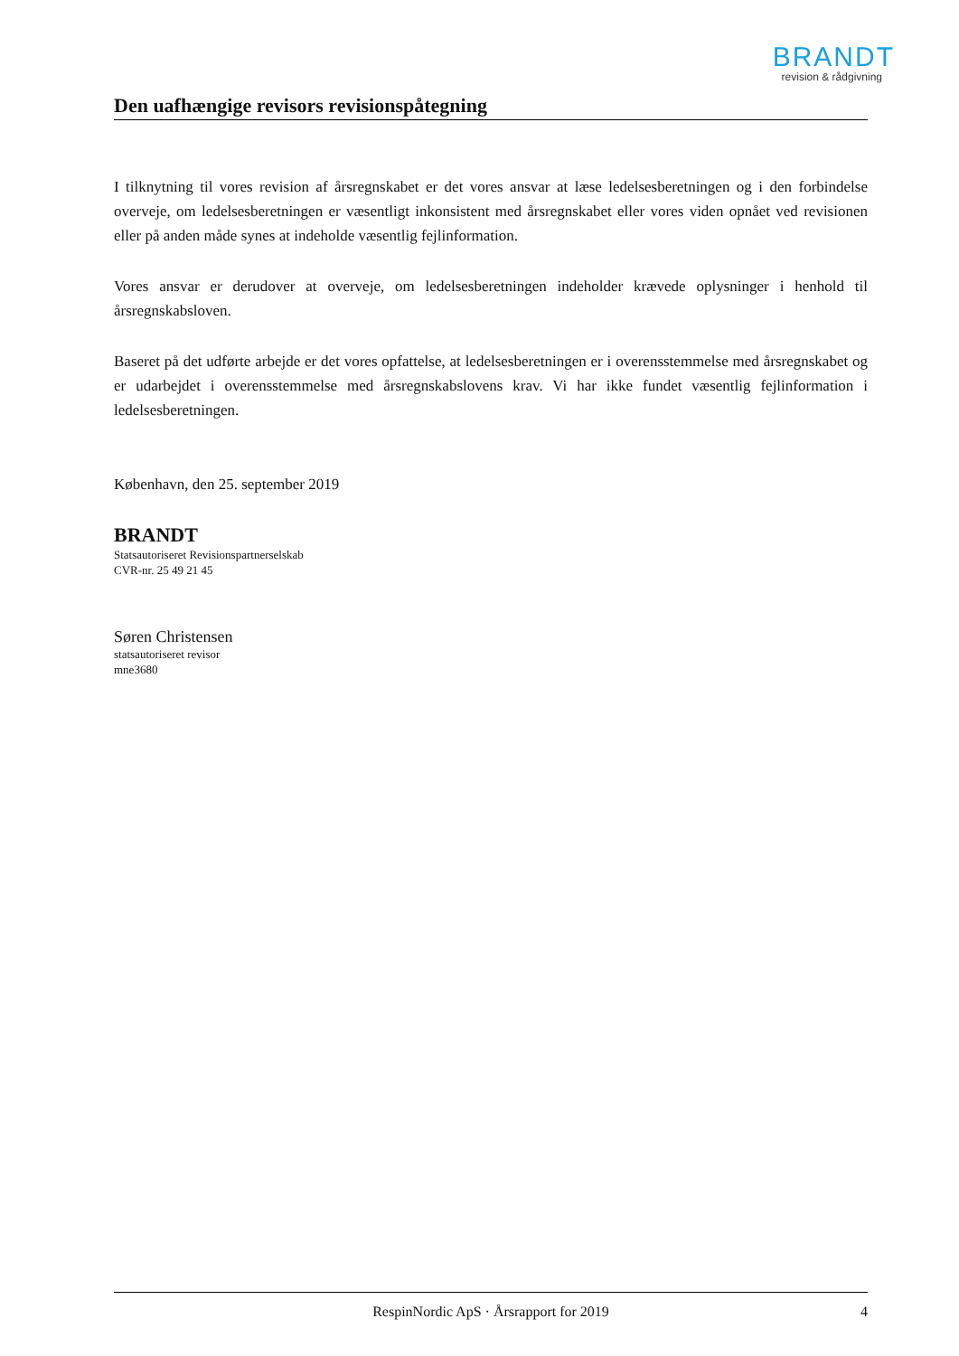BRANDT
revision & rådgivning
Den uafhængige revisors revisionspåtegning
I tilknytning til vores revision af årsregnskabet er det vores ansvar at læse ledelsesberetningen og i den forbindelse overveje, om ledelsesberetningen er væsentligt inkonsistent med årsregnskabet eller vores viden opnået ved revisionen eller på anden måde synes at indeholde væsentlig fejlinformation.
Vores ansvar er derudover at overveje, om ledelsesberetningen indeholder krævede oplysninger i henhold til årsregnskabsloven.
Baseret på det udførte arbejde er det vores opfattelse, at ledelsesberetningen er i overensstemmelse med årsregnskabet og er udarbejdet i overensstemmelse med årsregnskabslovens krav. Vi har ikke fundet væsentlig fejlinformation i ledelsesberetningen.
København, den 25. september 2019
BRANDT
Statsautoriseret Revisionspartnerselskab
CVR-nr. 25 49 21 45
Søren Christensen
statsautoriseret revisor
mne3680
RespinNordic ApS · Årsrapport for 2019 4